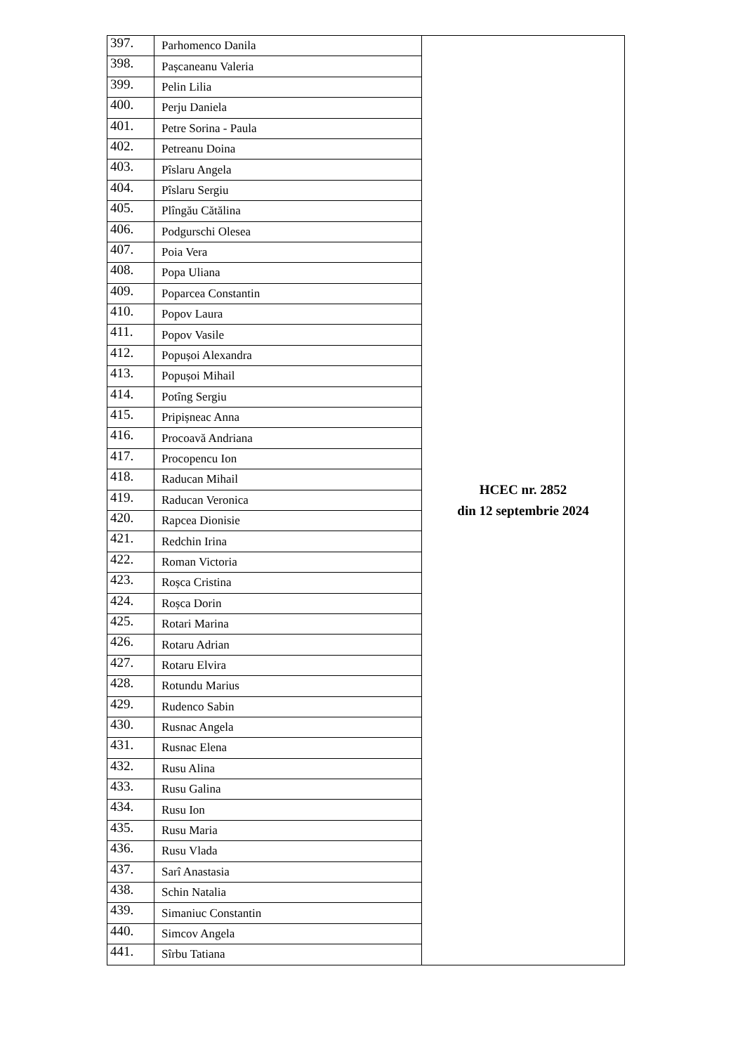| 397. | Parhomenco Danila | HCEC nr. 2852 din 12 septembrie 2024 |
| 398. | Pașcaneanu Valeria | |
| 399. | Pelin Lilia | |
| 400. | Perju Daniela | |
| 401. | Petre Sorina - Paula | |
| 402. | Petreanu Doina | |
| 403. | Pîslaru Angela | |
| 404. | Pîslaru Sergiu | |
| 405. | Plîngău Cătălina | |
| 406. | Podgurschi Olesea | |
| 407. | Poia Vera | |
| 408. | Popa Uliana | |
| 409. | Poparcea Constantin | |
| 410. | Popov Laura | |
| 411. | Popov Vasile | |
| 412. | Popușoi Alexandra | |
| 413. | Popușoi Mihail | |
| 414. | Potîng Sergiu | |
| 415. | Pripișneac Anna | |
| 416. | Procoavă Andriana | |
| 417. | Procopencu Ion | |
| 418. | Raducan Mihail | |
| 419. | Raducan Veronica | |
| 420. | Rapcea Dionisie | |
| 421. | Redchin Irina | |
| 422. | Roman Victoria | |
| 423. | Roșca Cristina | |
| 424. | Roșca Dorin | |
| 425. | Rotari Marina | |
| 426. | Rotaru Adrian | |
| 427. | Rotaru Elvira | |
| 428. | Rotundu Marius | |
| 429. | Rudenco Sabin | |
| 430. | Rusnac Angela | |
| 431. | Rusnac Elena | |
| 432. | Rusu Alina | |
| 433. | Rusu Galina | |
| 434. | Rusu Ion | |
| 435. | Rusu Maria | |
| 436. | Rusu Vlada | |
| 437. | Sarî Anastasia | |
| 438. | Schin Natalia | |
| 439. | Simaniuc Constantin | |
| 440. | Simcov Angela | |
| 441. | Sîrbu Tatiana | |